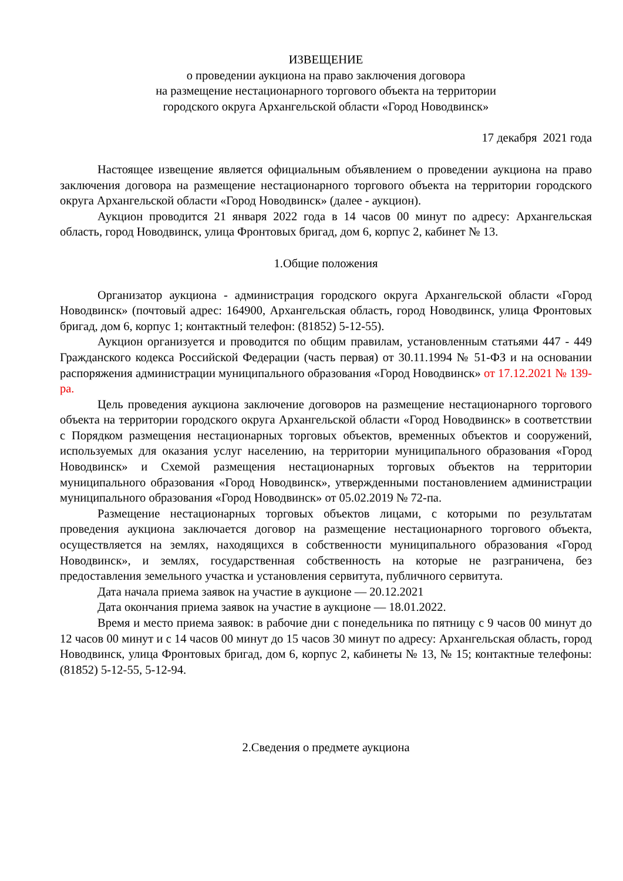ИЗВЕЩЕНИЕ
о проведении аукциона на право заключения договора
на размещение нестационарного торгового объекта на территории
городского округа Архангельской области «Город Новодвинск»
17 декабря 2021 года
Настоящее извещение является официальным объявлением о проведении аукциона на право заключения договора на размещение нестационарного торгового объекта на территории городского округа Архангельской области «Город Новодвинск» (далее - аукцион).
Аукцион проводится 21 января 2022 года в 14 часов 00 минут по адресу: Архангельская область, город Новодвинск, улица Фронтовых бригад, дом 6, корпус 2, кабинет № 13.
1.Общие положения
Организатор аукциона - администрация городского округа Архангельской области «Город Новодвинск» (почтовый адрес: 164900, Архангельская область, город Новодвинск, улица Фронтовых бригад, дом 6, корпус 1; контактный телефон: (81852) 5-12-55).
Аукцион организуется и проводится по общим правилам, установленным статьями 447 - 449 Гражданского кодекса Российской Федерации (часть первая) от 30.11.1994 № 51-ФЗ и на основании распоряжения администрации муниципального образования «Город Новодвинск» от 17.12.2021 № 139-ра.
Цель проведения аукциона заключение договоров на размещение нестационарного торгового объекта на территории городского округа Архангельской области «Город Новодвинск» в соответствии с Порядком размещения нестационарных торговых объектов, временных объектов и сооружений, используемых для оказания услуг населению, на территории муниципального образования «Город Новодвинск» и Схемой размещения нестационарных торговых объектов на территории муниципального образования «Город Новодвинск», утвержденными постановлением администрации муниципального образования «Город Новодвинск» от 05.02.2019 № 72-па.
Размещение нестационарных торговых объектов лицами, с которыми по результатам проведения аукциона заключается договор на размещение нестационарного торгового объекта, осуществляется на землях, находящихся в собственности муниципального образования «Город Новодвинск», и землях, государственная собственность на которые не разграничена, без предоставления земельного участка и установления сервитута, публичного сервитута.
Дата начала приема заявок на участие в аукционе — 20.12.2021
Дата окончания приема заявок на участие в аукционе — 18.01.2022.
Время и место приема заявок: в рабочие дни с понедельника по пятницу с 9 часов 00 минут до 12 часов 00 минут и с 14 часов 00 минут до 15 часов 30 минут по адресу: Архангельская область, город Новодвинск, улица Фронтовых бригад, дом 6, корпус 2, кабинеты № 13, № 15; контактные телефоны: (81852) 5-12-55, 5-12-94.
2.Сведения о предмете аукциона